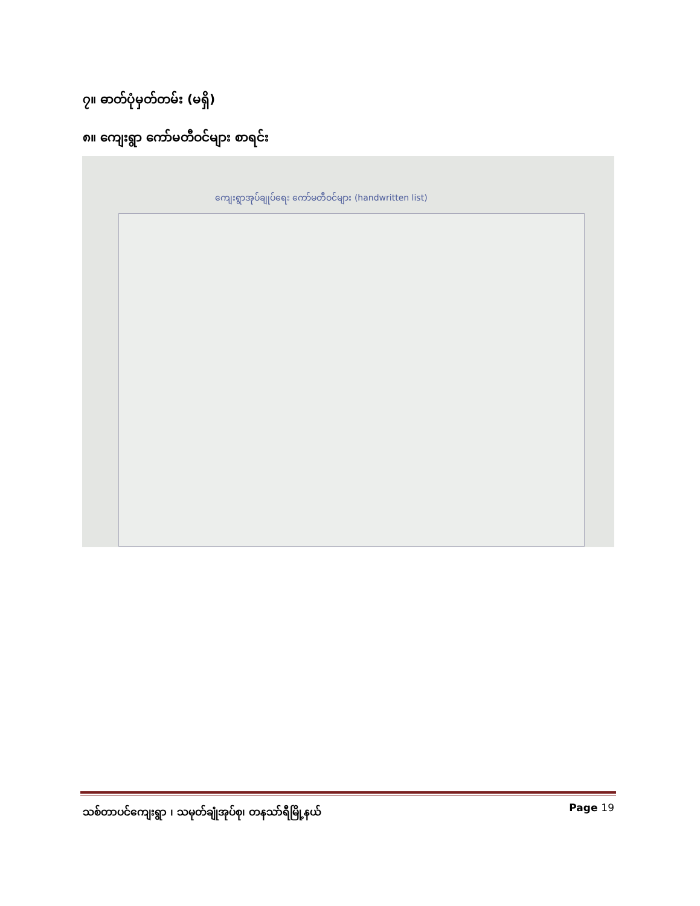၇။ ဓာတ်ပုံမှတ်တမ်း (မရှိ)
၈။ ကျေးရွာ ကော်မတီဝင်များ စာရင်း
ကျေးရွာအုပ်ချုပ်ရေး ကော်မတီဝင်များ (handwritten list)
သစ်တာပင်ကျေးရွာ ၊ သမုတ်ချုံအုပ်စု၊ တနသာ်ရီမြို့နယ် Page 19